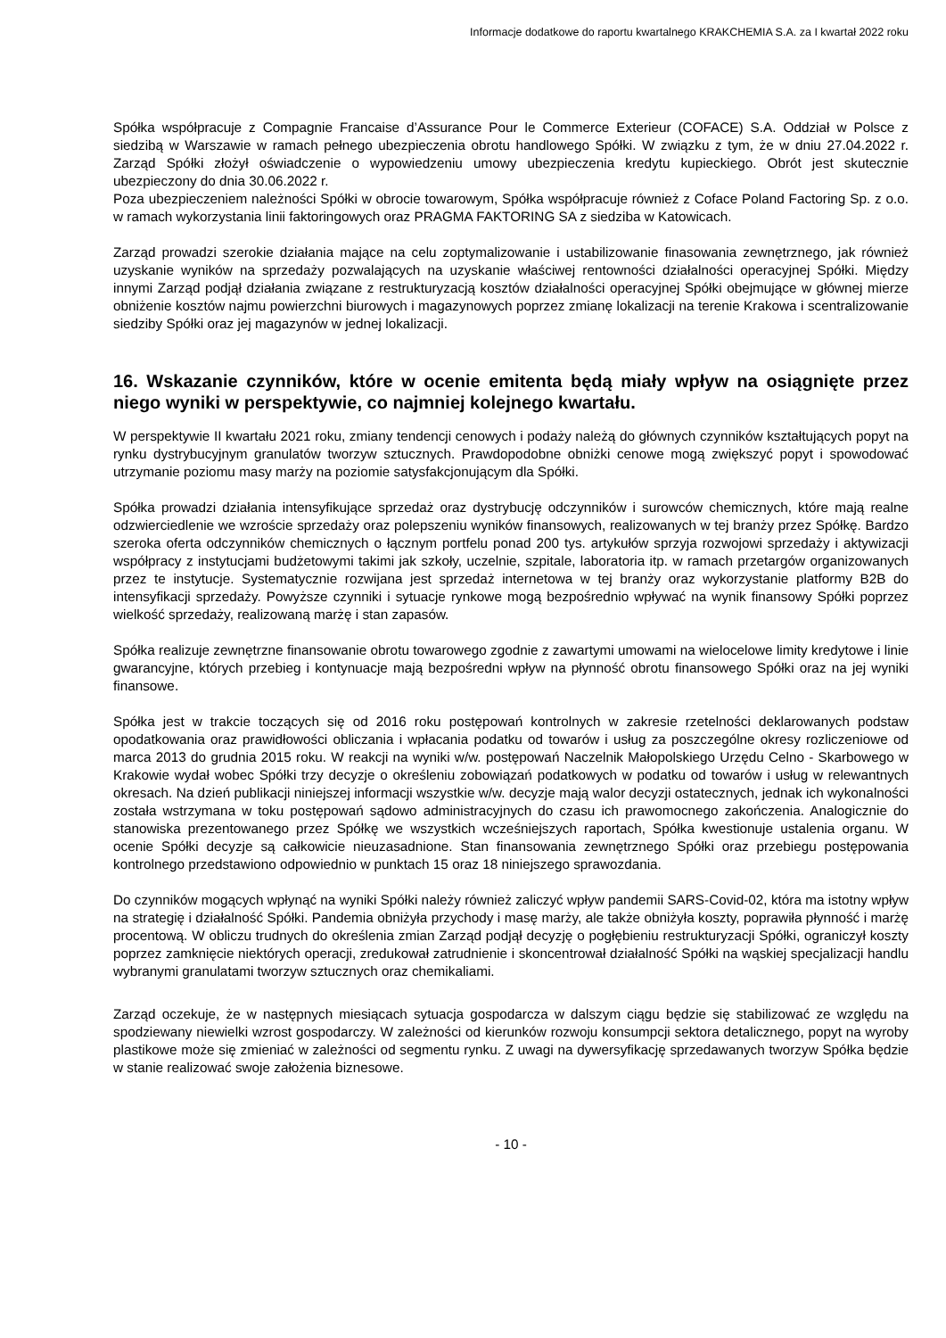Informacje dodatkowe do raportu kwartalnego KRAKCHEMIA S.A. za I kwartał 2022 roku
Spółka współpracuje z Compagnie Francaise d’Assurance Pour le Commerce Exterieur (COFACE) S.A. Oddział w Polsce z siedzibą w Warszawie w ramach pełnego ubezpieczenia obrotu handlowego Spółki. W związku z tym, że w dniu 27.04.2022 r. Zarząd Spółki złożył oświadczenie o wypowiedzeniu umowy ubezpieczenia kredytu kupieckiego. Obrót jest skutecznie ubezpieczony do dnia 30.06.2022 r.
Poza ubezpieczeniem należności Spółki w obrocie towarowym, Spółka współpracuje również z Coface Poland Factoring Sp. z o.o. w ramach wykorzystania linii faktoringowych oraz PRAGMA FAKTORING SA z siedziba w Katowicach.
Zarząd prowadzi szerokie działania mające na celu zoptymalizowanie i ustabilizowanie finasowania zewnętrznego, jak również uzyskanie wyników na sprzedaży pozwalających na uzyskanie właściwej rentowności działalności operacyjnej Spółki. Między innymi Zarząd podjął działania związane z restrukturyzacją kosztów działalności operacyjnej Spółki obejmujące w głównej mierze obniżenie kosztów najmu powierzchni biurowych i magazynowych poprzez zmianę lokalizacji na terenie Krakowa i scentralizowanie siedziby Spółki oraz jej magazynów w jednej lokalizacji.
16. Wskazanie czynników, które w ocenie emitenta będą miały wpływ na osiągnięte przez niego wyniki w perspektywie, co najmniej kolejnego kwartału.
W perspektywie II kwartału 2021 roku, zmiany tendencji cenowych i podaży należą do głównych czynników kształtujących popyt na rynku dystrybucyjnym granulatów tworzyw sztucznych. Prawdopodobne obniżki cenowe mogą zwiększyć popyt i spowodować utrzymanie poziomu masy marży na poziomie satysfakcjonującym dla Spółki.
Spółka prowadzi działania intensyfikujące sprzedaż oraz dystrybucję odczynników i surowców chemicznych, które mają realne odzwierciedlenie we wzroście sprzedaży oraz polepszeniu wyników finansowych, realizowanych w tej branży przez Spółkę. Bardzo szeroka oferta odczynników chemicznych o łącznym portfelu ponad 200 tys. artykułów sprzyja rozwojowi sprzedaży i aktywizacji współpracy z instytucjami budżetowymi takimi jak szkoły, uczelnie, szpitale, laboratoria itp. w ramach przetargów organizowanych przez te instytucje. Systematycznie rozwijana jest sprzedaż internetowa w tej branży oraz wykorzystanie platformy B2B do intensyfikacji sprzedaży. Powyższe czynniki i sytuacje rynkowe mogą bezpośrednio wpływać na wynik finansowy Spółki poprzez wielkość sprzedaży, realizowaną marżę i stan zapasów.
Spółka realizuje zewnętrzne finansowanie obrotu towarowego zgodnie z zawartymi umowami na wielocelowe limity kredytowe i linie gwarancyjne, których przebieg i kontynuacje mają bezpośredni wpływ na płynność obrotu finansowego Spółki oraz na jej wyniki finansowe.
Spółka jest w trakcie toczących się od 2016 roku postępowań kontrolnych w zakresie rzetelności deklarowanych podstaw opodatkowania oraz prawidłowości obliczania i wpłacania podatku od towarów i usług za poszczególne okresy rozliczeniowe od marca 2013 do grudnia 2015 roku. W reakcji na wyniki w/w. postępowań Naczelnik Małopolskiego Urzędu Celno - Skarbowego w Krakowie wydał wobec Spółki trzy decyzje o określeniu zobowiązań podatkowych w podatku od towarów i usług w relewantnych okresach. Na dzień publikacji niniejszej informacji wszystkie w/w. decyzje mają walor decyzji ostatecznych, jednak ich wykonalności została wstrzymana w toku postępowań sądowo administracyjnych do czasu ich prawomocnego zakończenia. Analogicznie do stanowiska prezentowanego przez Spółkę we wszystkich wcześniejszych raportach, Spółka kwestionuje ustalenia organu. W ocenie Spółki decyzje są całkowicie nieuzasadnione. Stan finansowania zewnętrznego Spółki oraz przebiegu postępowania kontrolnego przedstawiono odpowiednio w punktach 15 oraz 18 niniejszego sprawozdania.
Do czynników mogących wpłynąć na wyniki Spółki należy również zaliczyć wpływ pandemii SARS-Covid-02, która ma istotny wpływ na strategię i działalność Spółki. Pandemia obniżyła przychody i masę marży, ale także obniżyła koszty, poprawiła płynność i marżę procentową. W obliczu trudnych do określenia zmian Zarząd podjął decyzję o pogłębieniu restrukturyzacji Spółki, ograniczył koszty poprzez zamknięcie niektórych operacji, zredukował zatrudnienie i skoncentrował działalność Spółki na wąskiej specjalizacji handlu wybranymi granulatami tworzyw sztucznych oraz chemikaliami.
Zarząd oczekuje, że w następnych miesiącach sytuacja gospodarcza w dalszym ciągu będzie się stabilizować ze względu na spodziewany niewielki wzrost gospodarczy. W zależności od kierunków rozwoju konsumpcji sektora detalicznego, popyt na wyroby plastikowe może się zmieniać w zależności od segmentu rynku. Z uwagi na dywersyfikację sprzedawanych tworzyw Spółka będzie w stanie realizować swoje założenia biznesowe.
- 10 -